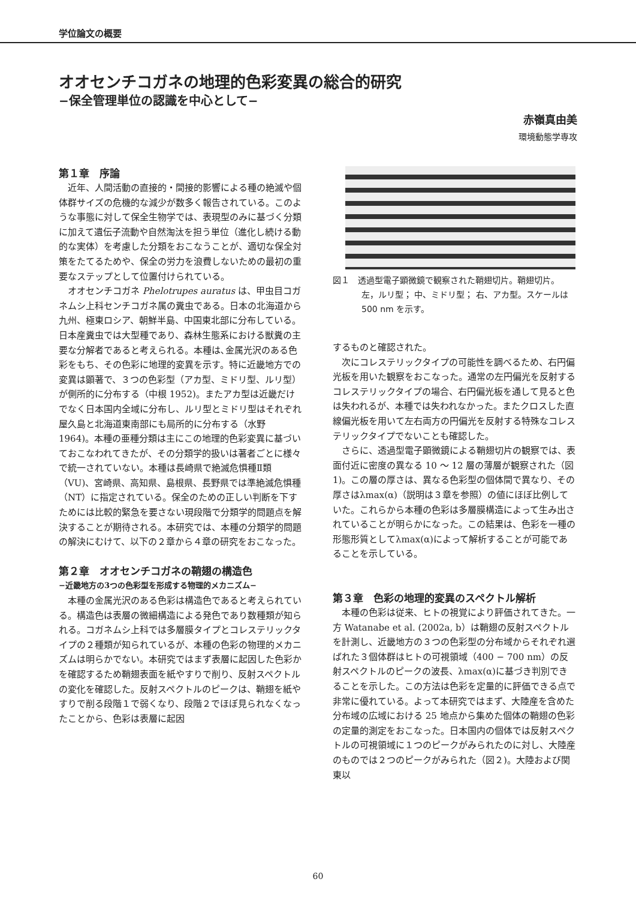学位論文の概要
オオセンチコガネの地理的色彩変異の総合的研究
−保全管理単位の認識を中心として−
赤嶺真由美
環境動態学専攻
第１章　序論
近年、人間活動の直接的・間接的影響による種の絶滅や個体群サイズの危機的な減少が数多く報告されている。このような事態に対して保全生物学では、表現型のみに基づく分類に加えて遺伝子流動や自然淘汰を担う単位（進化し続ける動的な実体）を考慮した分類をおこなうことが、適切な保全対策をたてるためや、保全の労力を浪費しないための最初の重要なステップとして位置付けられている。
オオセンチコガネ Phelotrupes auratus は、甲虫目コガネムシ上科センチコガネ属の糞虫である。日本の北海道から九州、極東ロシア、朝鮮半島、中国東北部に分布している。日本産糞虫では大型種であり、森林生態系における獣糞の主要な分解者であると考えられる。本種は､金属光沢のある色彩をもち、その色彩に地理的変異を示す。特に近畿地方での変異は顕著で、３つの色彩型（アカ型、ミドリ型、ルリ型）が側所的に分布する（中根 1952)。またアカ型は近畿だけでなく日本国内全域に分布し、ルリ型とミドリ型はそれぞれ屋久島と北海道東南部にも局所的に分布する（水野 1964)。本種の亜種分類は主にこの地理的色彩変異に基づいておこなわれてきたが、その分類学的扱いは著者ごとに様々で統一されていない。本種は長崎県で絶滅危惧種Ⅱ類（VU)、宮崎県、高知県、島根県、長野県では準絶滅危惧種（NT）に指定されている。保全のための正しい判断を下すためには比較的緊急を要さない現段階で分類学的問題点を解決することが期待される。本研究では、本種の分類学的問題の解決にむけて、以下の２章から４章の研究をおこなった。
第２章　オオセンチコガネの鞘翅の構造色
−近畿地方の3つの色彩型を形成する物理的メカニズム−
本種の金属光沢のある色彩は構造色であると考えられている。構造色は表層の微細構造による発色であり数種類が知られる。コガネムシ上科では多層膜タイプとコレステリックタイプの２種類が知られているが、本種の色彩の物理的メカニズムは明らかでない。本研究ではまず表層に起因した色彩かを確認するため鞘翅表面を紙やすりで削り、反射スペクトルの変化を確認した。反射スペクトルのピークは、鞘翅を紙やすりで削る段階１で弱くなり、段階２でほぼ見られなくなったことから、色彩は表層に起因
図１　透過型電子顕微鏡で観察された鞘翅切片。鞘翅切片。左，ルリ型； 中、ミドリ型； 右、アカ型。スケールは 500 nm を示す。
するものと確認された。
次にコレステリックタイプの可能性を調べるため、右円偏光板を用いた観察をおこなった。通常の左円偏光を反射するコレステリックタイプの場合、右円偏光板を通して見ると色は失われるが、本種では失われなかった。またクロスした直線偏光板を用いて左右両方の円偏光を反射する特殊なコレステリックタイプでないことも確認した。
さらに、透過型電子顕微鏡による鞘翅切片の観察では、表面付近に密度の異なる 10 〜 12 層の薄層が観察された（図 1)。この層の厚さは、異なる色彩型の個体間で異なり、その厚さはλmax(α)（説明は３章を参照）の値にほぼ比例していた。これらから本種の色彩は多層膜構造によって生み出されていることが明らかになった。この結果は、色彩を一種の形態形質としてλmax(α)によって解析することが可能であることを示している。
第３章　色彩の地理的変異のスペクトル解析
本種の色彩は従来、ヒトの視覚により評価されてきた。一方 Watanabe et al. (2002a, b）は鞘翅の反射スペクトルを計測し、近畿地方の３つの色彩型の分布域からそれぞれ選ばれた３個体群はヒトの可視領域（400 − 700 nm）の反射スペクトルのピークの波長、λmax(α)に基づき判別できることを示した。この方法は色彩を定量的に評価できる点で非常に優れている。よって本研究ではまず、大陸産を含めた分布域の広域における 25 地点から集めた個体の鞘翅の色彩の定量的測定をおこなった。日本国内の個体では反射スペクトルの可視領域に１つのピークがみられたのに対し、大陸産のものでは２つのピークがみられた（図２)。大陸および関東以
60